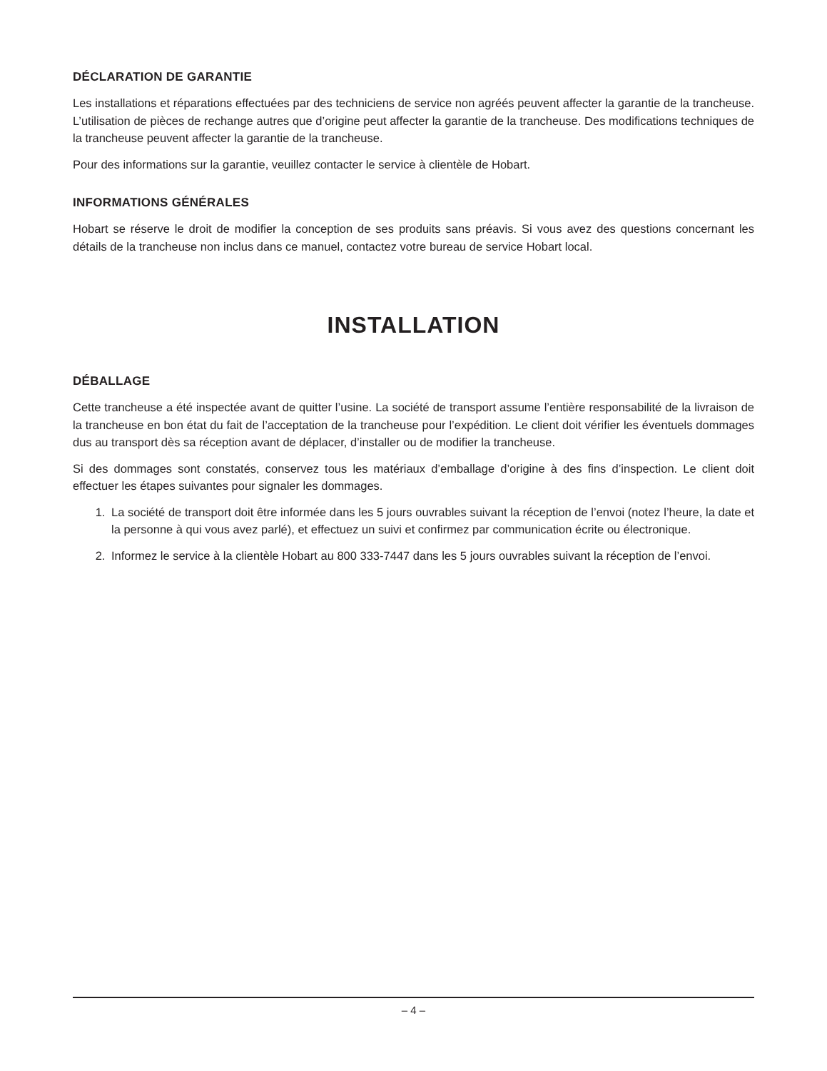DÉCLARATION DE GARANTIE
Les installations et réparations effectuées par des techniciens de service non agréés peuvent affecter la garantie de la trancheuse. L’utilisation de pièces de rechange autres que d’origine peut affecter la garantie de la trancheuse. Des modifications techniques de la trancheuse peuvent affecter la garantie de la trancheuse.
Pour des informations sur la garantie, veuillez contacter le service à clientèle de Hobart.
INFORMATIONS GÉNÉRALES
Hobart se réserve le droit de modifier la conception de ses produits sans préavis. Si vous avez des questions concernant les détails de la trancheuse non inclus dans ce manuel, contactez votre bureau de service Hobart local.
INSTALLATION
DÉBALLAGE
Cette trancheuse a été inspectée avant de quitter l’usine. La société de transport assume l’entière responsabilité de la livraison de la trancheuse en bon état du fait de l’acceptation de la trancheuse pour l’expédition. Le client doit vérifier les éventuels dommages dus au transport dès sa réception avant de déplacer, d’installer ou de modifier la trancheuse.
Si des dommages sont constatés, conservez tous les matériaux d’emballage d’origine à des fins d’inspection. Le client doit effectuer les étapes suivantes pour signaler les dommages.
1. La société de transport doit être informée dans les 5 jours ouvrables suivant la réception de l’envoi (notez l’heure, la date et la personne à qui vous avez parlé), et effectuez un suivi et confirmez par communication écrite ou électronique.
2. Informez le service à la clientèle Hobart au 800 333-7447 dans les 5 jours ouvrables suivant la réception de l’envoi.
– 4 –